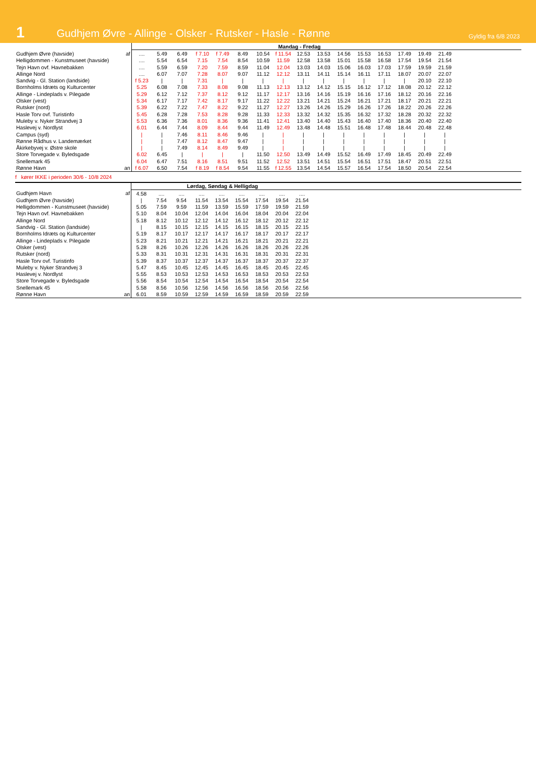1
Gudhjem Øvre - Allinge - Olsker - Rutsker - Hasle - Rønne
Gyldig fra 6/8 2023
| | | Mandag - Fredag | | | | | | | | | | | | | | | | |
| Gudhjem Øvre (havside) | af | .... | 5.49 | 6.49 | f 7.10 | f 7.49 | 8.49 | 10.54 | f 11.54 | 12.53 | 13.53 | 14.56 | 15.53 | 16.53 | 17.49 | 19.49 | 21.49 | |
| Helligdommen - Kunstmuseet (havside) | | .... | 5.54 | 6.54 | 7.15 | 7.54 | 8.54 | 10.59 | 11.59 | 12.58 | 13.58 | 15.01 | 15.58 | 16.58 | 17.54 | 19.54 | 21.54 | |
| Tejn Havn ovf. Havnebakken | | .... | 5.59 | 6.59 | 7.20 | 7.59 | 8.59 | 11.04 | 12.04 | 13.03 | 14.03 | 15.06 | 16.03 | 17.03 | 17.59 | 19.59 | 21.59 | |
| Allinge Nord | | .... | 6.07 | 7.07 | 7.28 | 8.07 | 9.07 | 11.12 | 12.12 | 13.11 | 14.11 | 15.14 | 16.11 | 17.11 | 18.07 | 20.07 | 22.07 | |
| Sandvig - Gl. Station (landside) | | f 5.23 | / | / | 7.31 | / | / | / | / | / | / | / | / | / | / | 20.10 | 22.10 | |
| Bornholms Idræts og Kulturcenter | | 5.25 | 6.08 | 7.08 | 7.33 | 8.08 | 9.08 | 11.13 | 12.13 | 13.12 | 14.12 | 15.15 | 16.12 | 17.12 | 18.08 | 20.12 | 22.12 | |
| Allinge - Lindeplads v. Pilegade | | 5.29 | 6.12 | 7.12 | 7.37 | 8.12 | 9.12 | 11.17 | 12.17 | 13.16 | 14.16 | 15.19 | 16.16 | 17.16 | 18.12 | 20.16 | 22.16 | |
| Olsker (vest) | | 5.34 | 6.17 | 7.17 | 7.42 | 8.17 | 9.17 | 11.22 | 12.22 | 13.21 | 14.21 | 15.24 | 16.21 | 17.21 | 18.17 | 20.21 | 22.21 | |
| Rutsker (nord) | | 5.39 | 6.22 | 7.22 | 7.47 | 8.22 | 9.22 | 11.27 | 12.27 | 13.26 | 14.26 | 15.29 | 16.26 | 17.26 | 18.22 | 20.26 | 22.26 | |
| Hasle Torv ovf. Turistinfo | | 5.45 | 6.28 | 7.28 | 7.53 | 8.28 | 9.28 | 11.33 | 12.33 | 13.32 | 14.32 | 15.35 | 16.32 | 17.32 | 18.28 | 20.32 | 22.32 | |
| Muleby v. Nyker Strandvej 3 | | 5.53 | 6.36 | 7.36 | 8.01 | 8.36 | 9.36 | 11.41 | 12.41 | 13.40 | 14.40 | 15.43 | 16.40 | 17.40 | 18.36 | 20.40 | 22.40 | |
| Haslevej v. Nordlyst | | 6.01 | 6.44 | 7.44 | 8.09 | 8.44 | 9.44 | 11.49 | 12.49 | 13.48 | 14.48 | 15.51 | 16.48 | 17.48 | 18.44 | 20.48 | 22.48 | |
| Campus (syd) | | / | / | 7.46 | 8.11 | 8.46 | 9.46 | / | / | / | / | / | / | / | / | / | / | |
| Rønne Rådhus v. Landemærket | | / | / | 7.47 | 8.12 | 8.47 | 9.47 | / | / | / | / | / | / | / | / | / | / | |
| Åkirkebyvej v. Østre skole | | / | / | 7.49 | 8.14 | 8.49 | 9.49 | / | / | / | / | / | / | / | / | / | / | |
| Store Torvegade v. Byledsgade | | 6.02 | 6.45 | / | / | / | / | 11.50 | 12.50 | 13.49 | 14.49 | 15.52 | 16.49 | 17.49 | 18.45 | 20.49 | 22.49 | |
| Snellemark 45 | | 6.04 | 6.47 | 7.51 | 8.16 | 8.51 | 9.51 | 11.52 | 12.52 | 13.51 | 14.51 | 15.54 | 16.51 | 17.51 | 18.47 | 20.51 | 22.51 | |
| Rønne Havn | an | f 6.07 | 6.50 | 7.54 | f 8.19 | f 8.54 | 9.54 | 11.55 | f 12.55 | 13.54 | 14.54 | 15.57 | 16.54 | 17.54 | 18.50 | 20.54 | 22.54 | |
f kører IKKE i perioden 30/6 - 10/8 2024
| | | Lørdag, Søndag & Helligdag | | | | | | | | | |
| Gudhjem Havn | af | 4.58 | .... | .... | .... | .... | .... | .... | .... | .... | |
| Gudhjem Øvre (havside) | | / | 7.54 | 9.54 | 11.54 | 13.54 | 15.54 | 17.54 | 19.54 | 21.54 | |
| Helligdommen - Kunstmuseet (havside) | | 5.05 | 7.59 | 9.59 | 11.59 | 13.59 | 15.59 | 17.59 | 19.59 | 21.59 | |
| Tejn Havn ovf. Havnebakken | | 5.10 | 8.04 | 10.04 | 12.04 | 14.04 | 16.04 | 18.04 | 20.04 | 22.04 | |
| Allinge Nord | | 5.18 | 8.12 | 10.12 | 12.12 | 14.12 | 16.12 | 18.12 | 20.12 | 22.12 | |
| Sandvig - Gl. Station (landside) | | / | 8.15 | 10.15 | 12.15 | 14.15 | 16.15 | 18.15 | 20.15 | 22.15 | |
| Bornholms Idræts og Kulturcenter | | 5.19 | 8.17 | 10.17 | 12.17 | 14.17 | 16.17 | 18.17 | 20.17 | 22.17 | |
| Allinge - Lindeplads v. Pilegade | | 5.23 | 8.21 | 10.21 | 12.21 | 14.21 | 16.21 | 18.21 | 20.21 | 22.21 | |
| Olsker (vest) | | 5.28 | 8.26 | 10.26 | 12.26 | 14.26 | 16.26 | 18.26 | 20.26 | 22.26 | |
| Rutsker (nord) | | 5.33 | 8.31 | 10.31 | 12.31 | 14.31 | 16.31 | 18.31 | 20.31 | 22.31 | |
| Hasle Torv ovf. Turistinfo | | 5.39 | 8.37 | 10.37 | 12.37 | 14.37 | 16.37 | 18.37 | 20.37 | 22.37 | |
| Muleby v. Nyker Strandvej 3 | | 5.47 | 8.45 | 10.45 | 12.45 | 14.45 | 16.45 | 18.45 | 20.45 | 22.45 | |
| Haslevej v. Nordlyst | | 5.55 | 8.53 | 10.53 | 12.53 | 14.53 | 16.53 | 18.53 | 20.53 | 22.53 | |
| Store Torvegade v. Byledsgade | | 5.56 | 8.54 | 10.54 | 12.54 | 14.54 | 16.54 | 18.54 | 20.54 | 22.54 | |
| Snellemark 45 | | 5.58 | 8.56 | 10.56 | 12.56 | 14.56 | 16.56 | 18.56 | 20.56 | 22.56 | |
| Rønne Havn | an | 6.01 | 8.59 | 10.59 | 12.59 | 14.59 | 16.59 | 18.59 | 20.59 | 22.59 | |